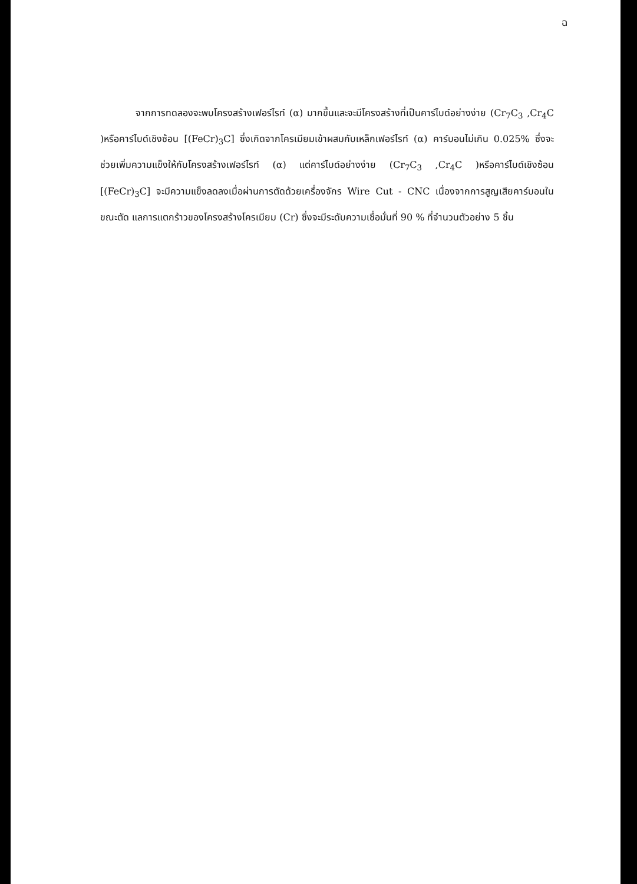ฉ
จากการทดลองจะพบโครงสร้างเฟอร์ไรท์ (α) มากขึ้นและจะมีโครงสร้างที่เป็นคาร์ไบด์อย่างง่าย (Cr<sub>7</sub>C<sub>3</sub> ,Cr<sub>4</sub>C )หรือคาร์ไบด์เชิงซ้อน [(FeCr)<sub>3</sub>C] ซึ่งเกิดจากโครเมียมเข้าผสมกับเหล็กเฟอร์ไรท์ (α) คาร์บอนไม่เกิน 0.025% ซึ่งจะช่วยเพิ่มความแข็งให้กับโครงสร้างเฟอร์ไรท์ (α) แต่คาร์ไบด์อย่างง่าย (Cr<sub>7</sub>C<sub>3</sub> ,Cr<sub>4</sub>C )หรือคาร์ไบด์เชิงซ้อน [(FeCr)<sub>3</sub>C] จะมีความแข็งลดลงเมื่อผ่านการตัดด้วยเครื่องจักร Wire Cut - CNC เนื่องจากการสูญเสียคาร์บอนในขณะตัด แลการแตกร้าวของโครงสร้างโครเมียม (Cr) ซึ่งจะมีระดับความเชื่อมั่นที่ 90 % ที่จำนวนตัวอย่าง 5 ชิ้น